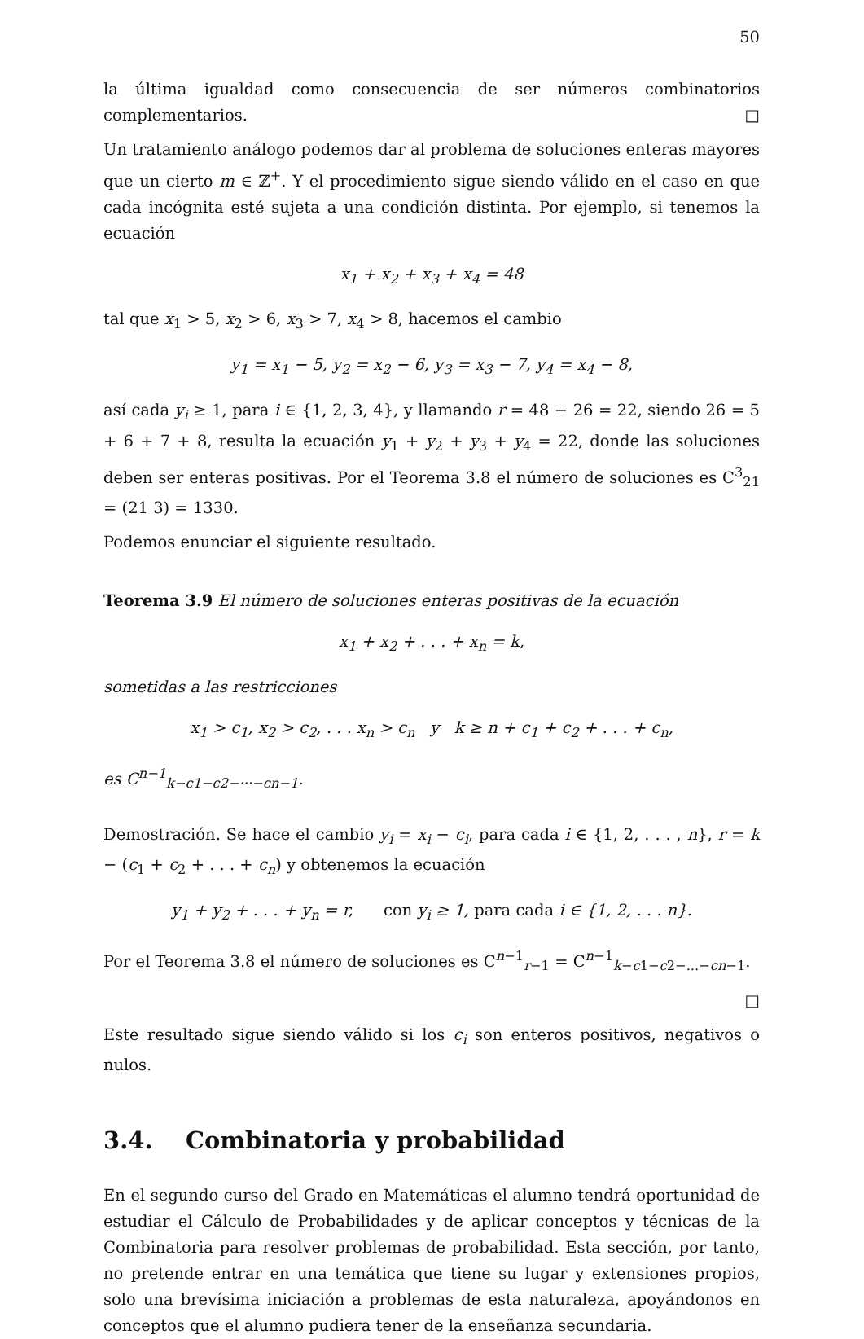50
la última igualdad como consecuencia de ser números combinatorios complementarios. □
Un tratamiento análogo podemos dar al problema de soluciones enteras mayores que un cierto m ∈ ℤ<sup>+</sup>. Y el procedimiento sigue siendo válido en el caso en que cada incógnita esté sujeta a una condición distinta. Por ejemplo, si tenemos la ecuación
x<sub>1</sub> + x<sub>2</sub> + x<sub>3</sub> + x<sub>4</sub> = 48
tal que x<sub>1</sub> > 5, x<sub>2</sub> > 6, x<sub>3</sub> > 7, x<sub>4</sub> > 8, hacemos el cambio
y<sub>1</sub> = x<sub>1</sub> − 5, y<sub>2</sub> = x<sub>2</sub> − 6, y<sub>3</sub> = x<sub>3</sub> − 7, y<sub>4</sub> = x<sub>4</sub> − 8,
así cada y<sub>i</sub> ≥ 1, para i ∈ {1, 2, 3, 4}, y llamando r = 48 − 26 = 22, siendo 26 = 5 + 6 + 7 + 8, resulta la ecuación y<sub>1</sub> + y<sub>2</sub> + y<sub>3</sub> + y<sub>4</sub> = 22, donde las soluciones deben ser enteras positivas. Por el Teorema 3.8 el número de soluciones es C<sup>3</sup><sub>21</sub> = (21 3) = 1330.
Podemos enunciar el siguiente resultado.
Teorema 3.9 El número de soluciones enteras positivas de la ecuación
x<sub>1</sub> + x<sub>2</sub> + . . . + x<sub>n</sub> = k,
sometidas a las restricciones
x<sub>1</sub> > c<sub>1</sub>, x<sub>2</sub> > c<sub>2</sub>, . . . x<sub>n</sub> > c<sub>n</sub> y k ≥ n + c<sub>1</sub> + c<sub>2</sub> + . . . + c<sub>n</sub>,
es C<sup>n−1</sup><sub>k−c1−c2−···−cn−1</sub>.
Demostración. Se hace el cambio y<sub>i</sub> = x<sub>i</sub> − c<sub>i</sub>, para cada i ∈ {1, 2, . . . , n}, r = k − (c<sub>1</sub> + c<sub>2</sub> + . . . + c<sub>n</sub>) y obtenemos la ecuación
y<sub>1</sub> + y<sub>2</sub> + . . . + y<sub>n</sub> = r, con y<sub>i</sub> ≥ 1, para cada i ∈ {1, 2, . . . n}.
Por el Teorema 3.8 el número de soluciones es C<sup>n−1</sup><sub>r−1</sub> = C<sup>n−1</sup><sub>k−c1−c2−...−cn−1</sub>.
□
Este resultado sigue siendo válido si los c<sub>i</sub> son enteros positivos, negativos o nulos.
3.4. Combinatoria y probabilidad
En el segundo curso del Grado en Matemáticas el alumno tendrá oportunidad de estudiar el Cálculo de Probabilidades y de aplicar conceptos y técnicas de la Combinatoria para resolver problemas de probabilidad. Esta sección, por tanto, no pretende entrar en una temática que tiene su lugar y extensiones propios, solo una brevísima iniciación a problemas de esta naturaleza, apoyándonos en conceptos que el alumno pudiera tener de la enseñanza secundaria.